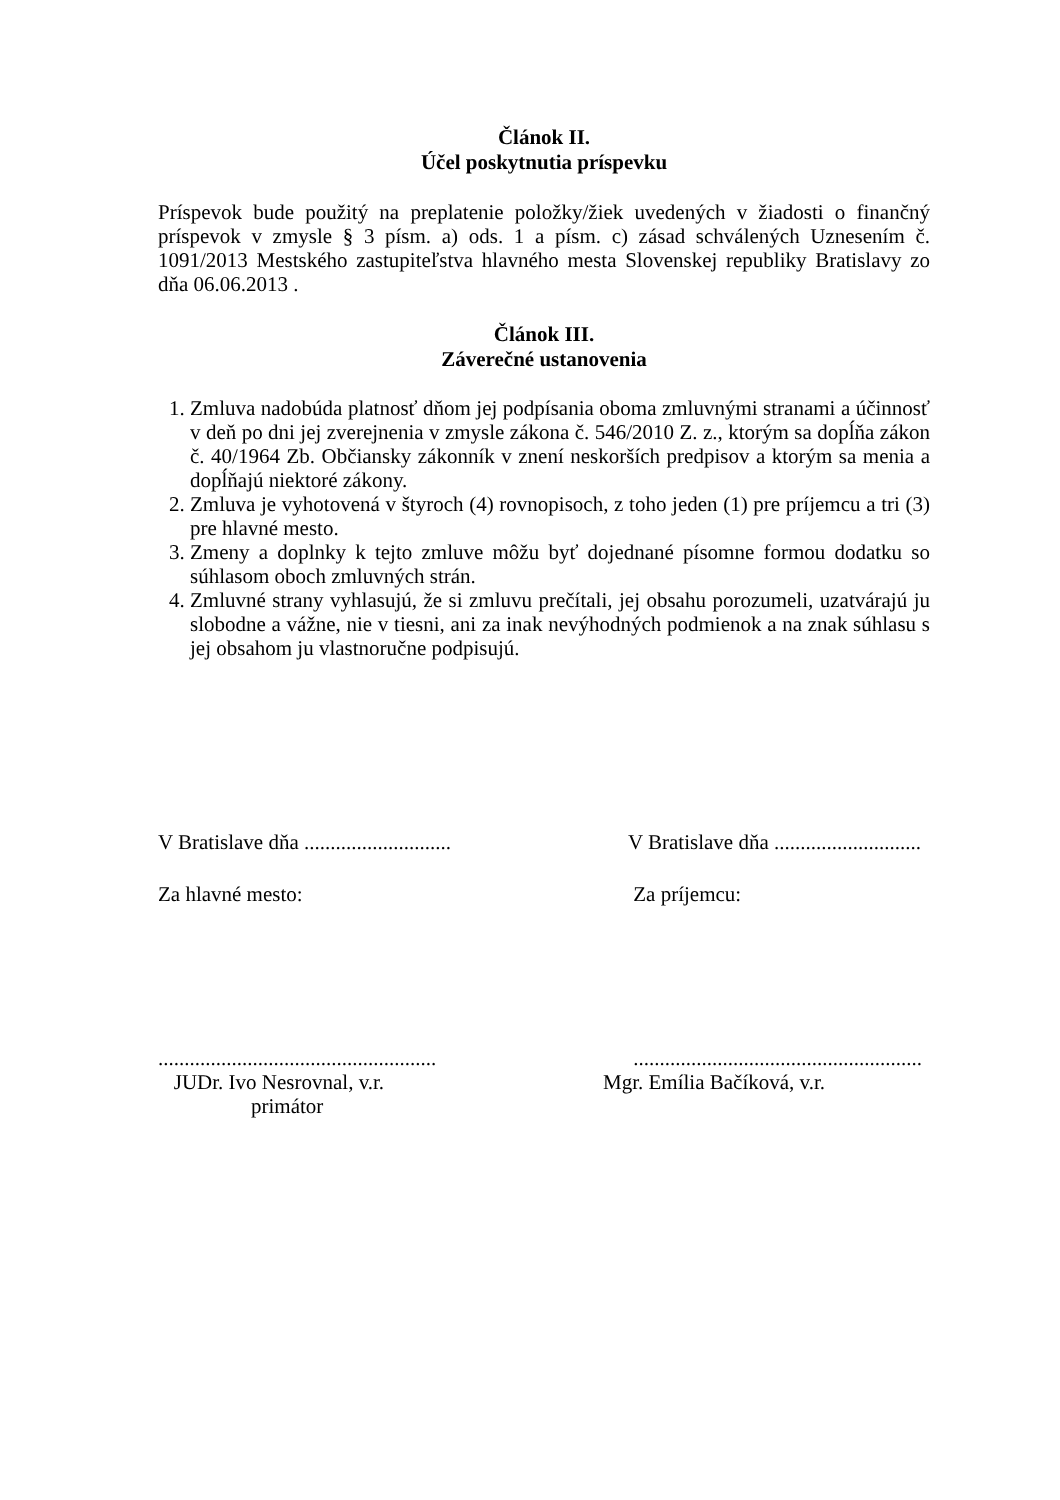Článok II.
Účel poskytnutia príspevku
Príspevok bude použitý na preplatenie položky/žiek uvedených v žiadosti o finančný príspevok v zmysle § 3 písm. a) ods. 1 a písm. c) zásad schválených Uznesením č. 1091/2013 Mestského zastupiteľstva hlavného mesta Slovenskej republiky Bratislavy zo dňa 06.06.2013 .
Článok III.
Záverečné ustanovenia
1. Zmluva nadobúda platnosť dňom jej podpísania oboma zmluvnými stranami a účinnosť v deň po dni jej zverejnenia v zmysle zákona č. 546/2010 Z. z., ktorým sa dopĺňa zákon č. 40/1964 Zb. Občiansky zákonník v znení neskorších predpisov a ktorým sa menia a dopĺňajú niektoré zákony.
2. Zmluva je vyhotovená v štyroch (4) rovnopisoch, z toho jeden (1) pre príjemcu a tri (3) pre hlavné mesto.
3. Zmeny a doplnky k tejto zmluve môžu byť dojednané písomne formou dodatku so súhlasom oboch zmluvných strán.
4. Zmluvné strany vyhlasujú, že si zmluvu prečítali, jej obsahu porozumeli, uzatvárajú ju slobodne a vážne, nie v tiesni, ani za inak nevýhodných podmienok a na znak súhlasu s jej obsahom ju vlastnoručne podpisujú.
V Bratislave dňa ............................
V Bratislave dňa ............................
Za hlavné mesto: Za príjemcu:
.....................................................
.......................................................
JUDr. Ivo Nesrovnal, v.r. Mgr. Emília Bačíková, v.r.
primátor